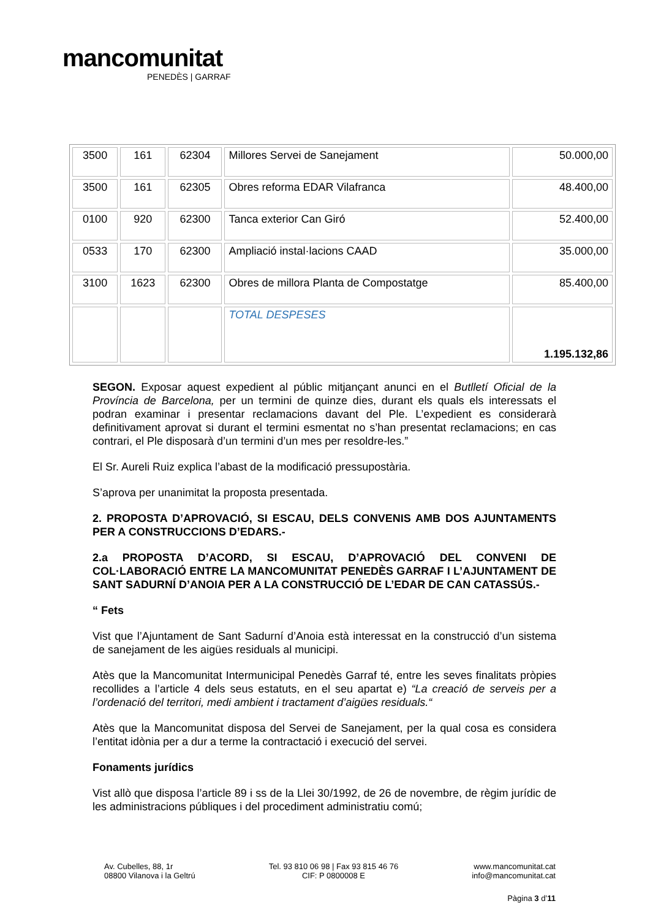mancomunitat
PENEDÈS | GARRAF
| 3500 | 161 | 62304 | Millores Servei de Sanejament | 50.000,00 |
| 3500 | 161 | 62305 | Obres reforma EDAR Vilafranca | 48.400,00 |
| 0100 | 920 | 62300 | Tanca exterior Can Giró | 52.400,00 |
| 0533 | 170 | 62300 | Ampliació instal·lacions CAAD | 35.000,00 |
| 3100 | 1623 | 62300 | Obres de millora Planta de Compostatge | 85.400,00 |
| | | | TOTAL DESPESES | 1.195.132,86 |
SEGON. Exposar aquest expedient al públic mitjançant anunci en el Butlletí Oficial de la Província de Barcelona, per un termini de quinze dies, durant els quals els interessats el podran examinar i presentar reclamacions davant del Ple. L’expedient es considerarà definitivament aprovat si durant el termini esmentat no s’han presentat reclamacions; en cas contrari, el Ple disposarà d’un termini d’un mes per resoldre-les.”
El Sr. Aureli Ruiz explica l’abast de la modificació pressupostària.
S’aprova per unanimitat la proposta presentada.
2. PROPOSTA D’APROVACIÓ, SI ESCAU, DELS CONVENIS AMB DOS AJUNTAMENTS PER A CONSTRUCCIONS D’EDARS.-
2.a PROPOSTA D’ACORD, SI ESCAU, D’APROVACIÓ DEL CONVENI DE COL·LABORACIÓ ENTRE LA MANCOMUNITAT PENEDÈS GARRAF I L’AJUNTAMENT DE SANT SADURNÍ D’ANOIA PER A LA CONSTRUCCIÓ DE L’EDAR DE CAN CATASSÚS.-
“ Fets
Vist que l’Ajuntament de Sant Sadurní d’Anoia està interessat en la construcció d’un sistema de sanejament de les aigües residuals al municipi.
Atès que la Mancomunitat Intermunicipal Penedès Garraf té, entre les seves finalitats pròpies recollides a l’article 4 dels seus estatuts, en el seu apartat e) “La creació de serveis per a l’ordenació del territori, medi ambient i tractament d’aigües residuals.“
Atès que la Mancomunitat disposa del Servei de Sanejament, per la qual cosa es considera l’entitat idònia per a dur a terme la contractació i execució del servei.
Fonaments jurídics
Vist allò que disposa l’article 89 i ss de la Llei 30/1992, de 26 de novembre, de règim jurídic de les administracions públiques i del procediment administratiu comú;
Av. Cubelles, 88, 1r
08800 Vilanova i la Geltrú
Tel. 93 810 06 98 | Fax 93 815 46 76
CIF: P 0800008 E
www.mancomunitat.cat
info@mancomunitat.cat
Pàgina 3 d’11